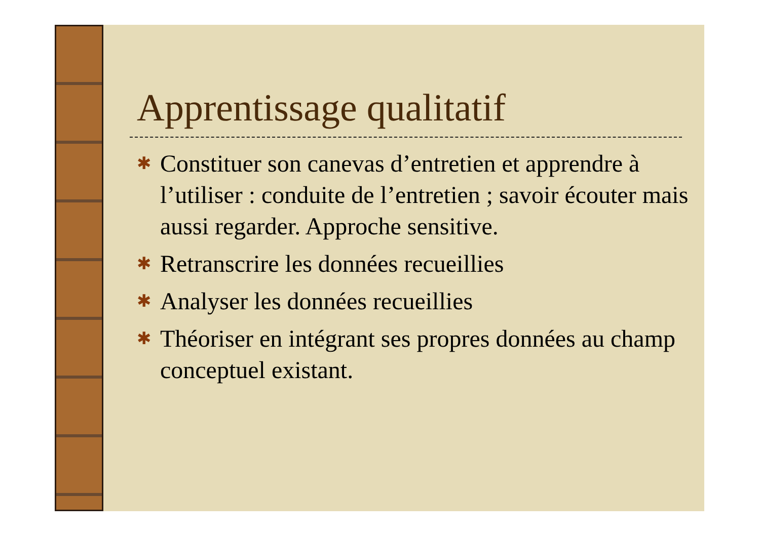Apprentissage qualitatif
✱ Constituer son canevas d’entretien et apprendre à l’utiliser : conduite de l’entretien ; savoir écouter mais aussi regarder. Approche sensitive.
✱ Retranscrire les données recueillies
✱ Analyser les données recueillies
✱ Théoriser en intégrant ses propres données au champ conceptuel existant.